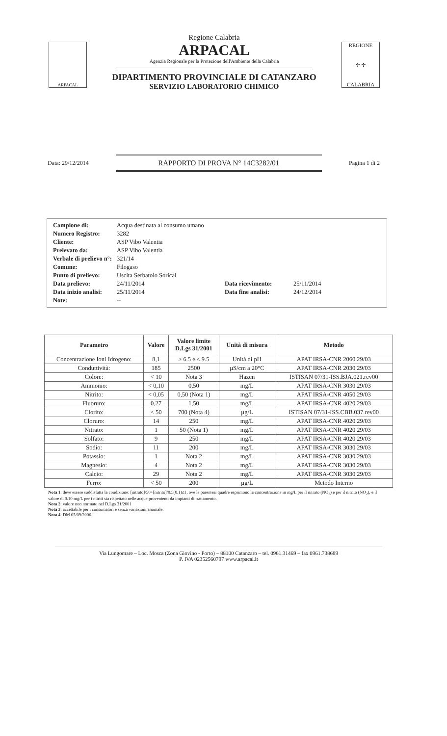ARPACAL
Regione Calabria
ARPACAL
Agenzia Regionale per la Protezione dell'Ambiente della Calabria
DIPARTIMENTO PROVINCIALE DI CATANZARO
SERVIZIO LABORATORIO CHIMICO
REGIONE
✢ ✢
CALABRIA
Data: 29/12/2014 RAPPORTO DI PROVA N° 14C3282/01 Pagina 1 di 2
| Campione di: | Acqua destinata al consumo umano | | |
| Numero Registro: | 3282 | | |
| Cliente: | ASP Vibo Valentia | | |
| Prelevato da: | ASP Vibo Valentia | | |
| Verbale di prelievo n°: | 321/14 | | |
| Comune: | Filogaso | | |
| Punto di prelievo: | Uscita Serbatoio Sorical | | |
| Data prelievo: | 24/11/2014 | Data ricevimento: | 25/11/2014 |
| Data inizio analisi: | 25/11/2014 | Data fine analisi: | 24/12/2014 |
| Note: | -- | | |
| Parametro | Valore | Valore limite D.Lgs 31/2001 | Unità di misura | Metodo |
| --- | --- | --- | --- | --- |
| Concentrazione Ioni Idrogeno: | 8,1 | ≥ 6.5 e ≤ 9.5 | Unità di pH | APAT IRSA-CNR 2060 29/03 |
| Conduttività: | 185 | 2500 | µS/cm a 20°C | APAT IRSA-CNR 2030 29/03 |
| Colore: | < 10 | Nota 3 | Hazen | ISTISAN 07/31-ISS.BJA.021.rev00 |
| Ammonio: | < 0,10 | 0,50 | mg/L | APAT IRSA-CNR 3030 29/03 |
| Nitrito: | < 0,05 | 0,50 (Nota 1) | mg/L | APAT IRSA-CNR 4050 29/03 |
| Fluoruro: | 0,27 | 1,50 | mg/L | APAT IRSA-CNR 4020 29/03 |
| Clorito: | < 50 | 700 (Nota 4) | µg/L | ISTISAN 07/31-ISS.CBB.037.rev00 |
| Cloruro: | 14 | 250 | mg/L | APAT IRSA-CNR 4020 29/03 |
| Nitrato: | 1 | 50 (Nota 1) | mg/L | APAT IRSA-CNR 4020 29/03 |
| Solfato: | 9 | 250 | mg/L | APAT IRSA-CNR 4020 29/03 |
| Sodio: | 11 | 200 | mg/L | APAT IRSA-CNR 3030 29/03 |
| Potassio: | 1 | Nota 2 | mg/L | APAT IRSA-CNR 3030 29/03 |
| Magnesio: | 4 | Nota 2 | mg/L | APAT IRSA-CNR 3030 29/03 |
| Calcio: | 29 | Nota 2 | mg/L | APAT IRSA-CNR 3030 29/03 |
| Ferro: | < 50 | 200 | µg/L | Metodo Interno |
Nota 1: deve essere soddisfatta la condizione: [nitrato]/50+[nitrito]/0.5(0.1)≤1, ove le parentesi quadre esprimono la concentrazione in mg/L per il nitrato (NO<sub>3</sub>) e per il nitrito (NO<sub>2</sub>), e il valore di 0.10 mg/L per i nitriti sia rispettato nelle acque provenienti da impianti di trattamento.
Nota 2: valore non normato nel D.Lgs 31/2001
Nota 3: accettabile per i consumatori e senza variazioni anomale.
Nota 4: DM 05/09/2006
Via Lungomare – Loc. Mosca (Zona Giovino - Porto) – 88100 Catanzaro – tel. 0961.31469 – fax 0961.738689
P. IVA 02352560797 www.arpacal.it